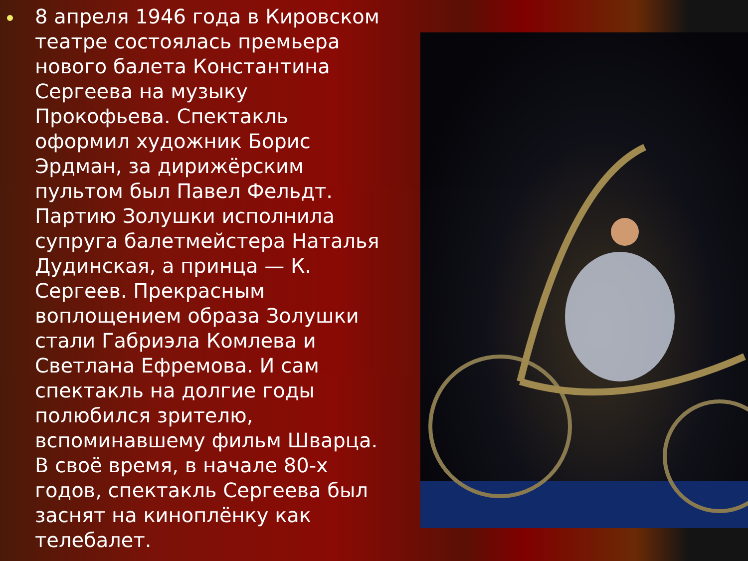8 апреля 1946 года в Кировском театре состоялась премьера нового балета Константина Сергеева на музыку Прокофьева. Спектакль оформил художник Борис Эрдман, за дирижёрским пультом был Павел Фельдт. Партию Золушки исполнила супруга балетмейстера Наталья Дудинская, а принца — К. Сергеев. Прекрасным воплощением образа Золушки стали Габриэла Комлева и Светлана Ефремова. И сам спектакль на долгие годы полюбился зрителю, вспоминавшему фильм Шварца. В своё время, в начале 80-х годов, спектакль Сергеева был заснят на киноплёнку как телебалет.